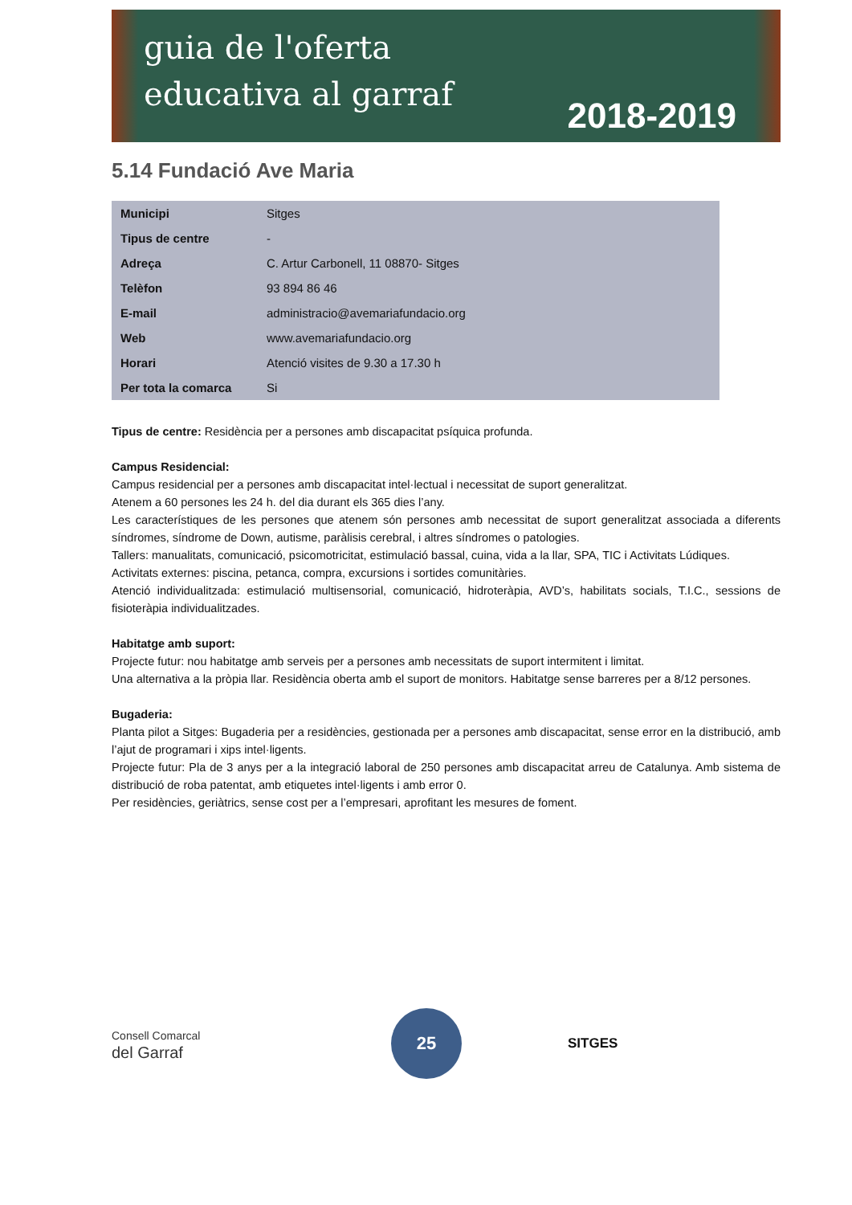guia de l'oferta
educativa al garraf
2018-2019
5.14 Fundació Ave Maria
| Municipi | Sitges |
| Tipus de centre | - |
| Adreça | C. Artur Carbonell, 11 08870- Sitges |
| Telèfon | 93 894 86 46 |
| E-mail | administracio@avemariafundacio.org |
| Web | www.avemariafundacio.org |
| Horari | Atenció visites de 9.30 a 17.30 h |
| Per tota la comarca | Si |
Tipus de centre: Residència per a persones amb discapacitat psíquica profunda.
Campus Residencial:
Campus residencial per a persones amb discapacitat intel·lectual i necessitat de suport generalitzat.
Atenem a 60 persones les 24 h. del dia durant els 365 dies l’any.
Les característiques de les persones que atenem són persones amb necessitat de suport generalitzat associada a diferents síndromes, síndrome de Down, autisme, paràlisis cerebral, i altres síndromes o patologies.
Tallers: manualitats, comunicació, psicomotricitat, estimulació bassal, cuina, vida a la llar, SPA, TIC i Activitats Lúdiques.
Activitats externes: piscina, petanca, compra, excursions i sortides comunitàries.
Atenció individualitzada: estimulació multisensorial, comunicació, hidroteràpia, AVD’s, habilitats socials, T.I.C., sessions de fisioteràpia individualitzades.
Habitatge amb suport:
Projecte futur: nou habitatge amb serveis per a persones amb necessitats de suport intermitent i limitat.
Una alternativa a la pròpia llar. Residència oberta amb el suport de monitors. Habitatge sense barreres per a 8/12 persones.
Bugaderia:
Planta pilot a Sitges: Bugaderia per a residències, gestionada per a persones amb discapacitat, sense error en la distribució, amb l’ajut de programari i xips intel·ligents.
Projecte futur: Pla de 3 anys per a la integració laboral de 250 persones amb discapacitat arreu de Catalunya. Amb sistema de distribució de roba patentat, amb etiquetes intel·ligents i amb error 0.
Per residències, geriàtrics, sense cost per a l’empresari, aprofitant les mesures de foment.
Consell Comarcal
del Garraf
25
SITGES